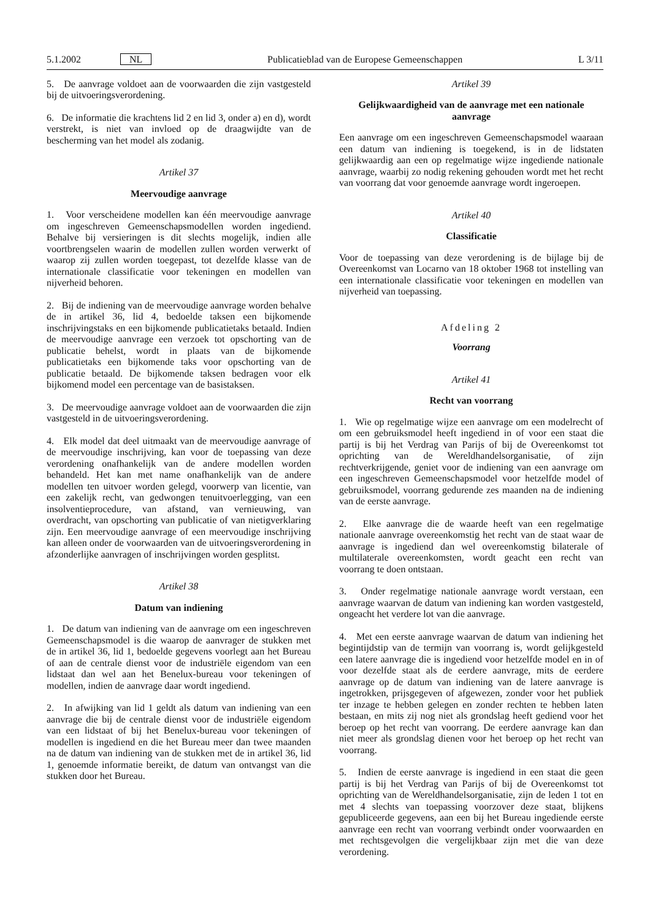5.1.2002 NL Publicatieblad van de Europese Gemeenschappen L 3/11
5. De aanvrage voldoet aan de voorwaarden die zijn vastgesteld bij de uitvoeringsverordening.
6. De informatie die krachtens lid 2 en lid 3, onder a) en d), wordt verstrekt, is niet van invloed op de draagwijdte van de bescherming van het model als zodanig.
Artikel 37
Meervoudige aanvrage
1. Voor verscheidene modellen kan één meervoudige aanvrage om ingeschreven Gemeenschapsmodellen worden ingediend. Behalve bij versieringen is dit slechts mogelijk, indien alle voortbrengselen waarin de modellen zullen worden verwerkt of waarop zij zullen worden toegepast, tot dezelfde klasse van de internationale classificatie voor tekeningen en modellen van nijverheid behoren.
2. Bij de indiening van de meervoudige aanvrage worden behalve de in artikel 36, lid 4, bedoelde taksen een bijkomende inschrijvingstaks en een bijkomende publicatietaks betaald. Indien de meervoudige aanvrage een verzoek tot opschorting van de publicatie behelst, wordt in plaats van de bijkomende publicatietaks een bijkomende taks voor opschorting van de publicatie betaald. De bijkomende taksen bedragen voor elk bijkomend model een percentage van de basistaksen.
3. De meervoudige aanvrage voldoet aan de voorwaarden die zijn vastgesteld in de uitvoeringsverordening.
4. Elk model dat deel uitmaakt van de meervoudige aanvrage of de meervoudige inschrijving, kan voor de toepassing van deze verordening onafhankelijk van de andere modellen worden behandeld. Het kan met name onafhankelijk van de andere modellen ten uitvoer worden gelegd, voorwerp van licentie, van een zakelijk recht, van gedwongen tenuitvoerlegging, van een insolventieprocedure, van afstand, van vernieuwing, van overdracht, van opschorting van publicatie of van nietigverklaring zijn. Een meervoudige aanvrage of een meervoudige inschrijving kan alleen onder de voorwaarden van de uitvoeringsverordening in afzonderlijke aanvragen of inschrijvingen worden gesplitst.
Artikel 38
Datum van indiening
1. De datum van indiening van de aanvrage om een ingeschreven Gemeenschapsmodel is die waarop de aanvrager de stukken met de in artikel 36, lid 1, bedoelde gegevens voorlegt aan het Bureau of aan de centrale dienst voor de industriële eigendom van een lidstaat dan wel aan het Benelux-bureau voor tekeningen of modellen, indien de aanvrage daar wordt ingediend.
2. In afwijking van lid 1 geldt als datum van indiening van een aanvrage die bij de centrale dienst voor de industriële eigendom van een lidstaat of bij het Benelux-bureau voor tekeningen of modellen is ingediend en die het Bureau meer dan twee maanden na de datum van indiening van de stukken met de in artikel 36, lid 1, genoemde informatie bereikt, de datum van ontvangst van die stukken door het Bureau.
Artikel 39
Gelijkwaardigheid van de aanvrage met een nationale aanvrage
Een aanvrage om een ingeschreven Gemeenschapsmodel waaraan een datum van indiening is toegekend, is in de lidstaten gelijkwaardig aan een op regelmatige wijze ingediende nationale aanvrage, waarbij zo nodig rekening gehouden wordt met het recht van voorrang dat voor genoemde aanvrage wordt ingeroepen.
Artikel 40
Classificatie
Voor de toepassing van deze verordening is de bijlage bij de Overeenkomst van Locarno van 18 oktober 1968 tot instelling van een internationale classificatie voor tekeningen en modellen van nijverheid van toepassing.
Afdeling 2
Voorrang
Artikel 41
Recht van voorrang
1. Wie op regelmatige wijze een aanvrage om een modelrecht of om een gebruiksmodel heeft ingediend in of voor een staat die partij is bij het Verdrag van Parijs of bij de Overeenkomst tot oprichting van de Wereldhandelsorganisatie, of zijn rechtverkrijgende, geniet voor de indiening van een aanvrage om een ingeschreven Gemeenschapsmodel voor hetzelfde model of gebruiksmodel, voorrang gedurende zes maanden na de indiening van de eerste aanvrage.
2. Elke aanvrage die de waarde heeft van een regelmatige nationale aanvrage overeenkomstig het recht van de staat waar de aanvrage is ingediend dan wel overeenkomstig bilaterale of multilaterale overeenkomsten, wordt geacht een recht van voorrang te doen ontstaan.
3. Onder regelmatige nationale aanvrage wordt verstaan, een aanvrage waarvan de datum van indiening kan worden vastgesteld, ongeacht het verdere lot van die aanvrage.
4. Met een eerste aanvrage waarvan de datum van indiening het begintijdstip van de termijn van voorrang is, wordt gelijkgesteld een latere aanvrage die is ingediend voor hetzelfde model en in of voor dezelfde staat als de eerdere aanvrage, mits de eerdere aanvrage op de datum van indiening van de latere aanvrage is ingetrokken, prijsgegeven of afgewezen, zonder voor het publiek ter inzage te hebben gelegen en zonder rechten te hebben laten bestaan, en mits zij nog niet als grondslag heeft gediend voor het beroep op het recht van voorrang. De eerdere aanvrage kan dan niet meer als grondslag dienen voor het beroep op het recht van voorrang.
5. Indien de eerste aanvrage is ingediend in een staat die geen partij is bij het Verdrag van Parijs of bij de Overeenkomst tot oprichting van de Wereldhandelsorganisatie, zijn de leden 1 tot en met 4 slechts van toepassing voorzover deze staat, blijkens gepubliceerde gegevens, aan een bij het Bureau ingediende eerste aanvrage een recht van voorrang verbindt onder voorwaarden en met rechtsgevolgen die vergelijkbaar zijn met die van deze verordening.